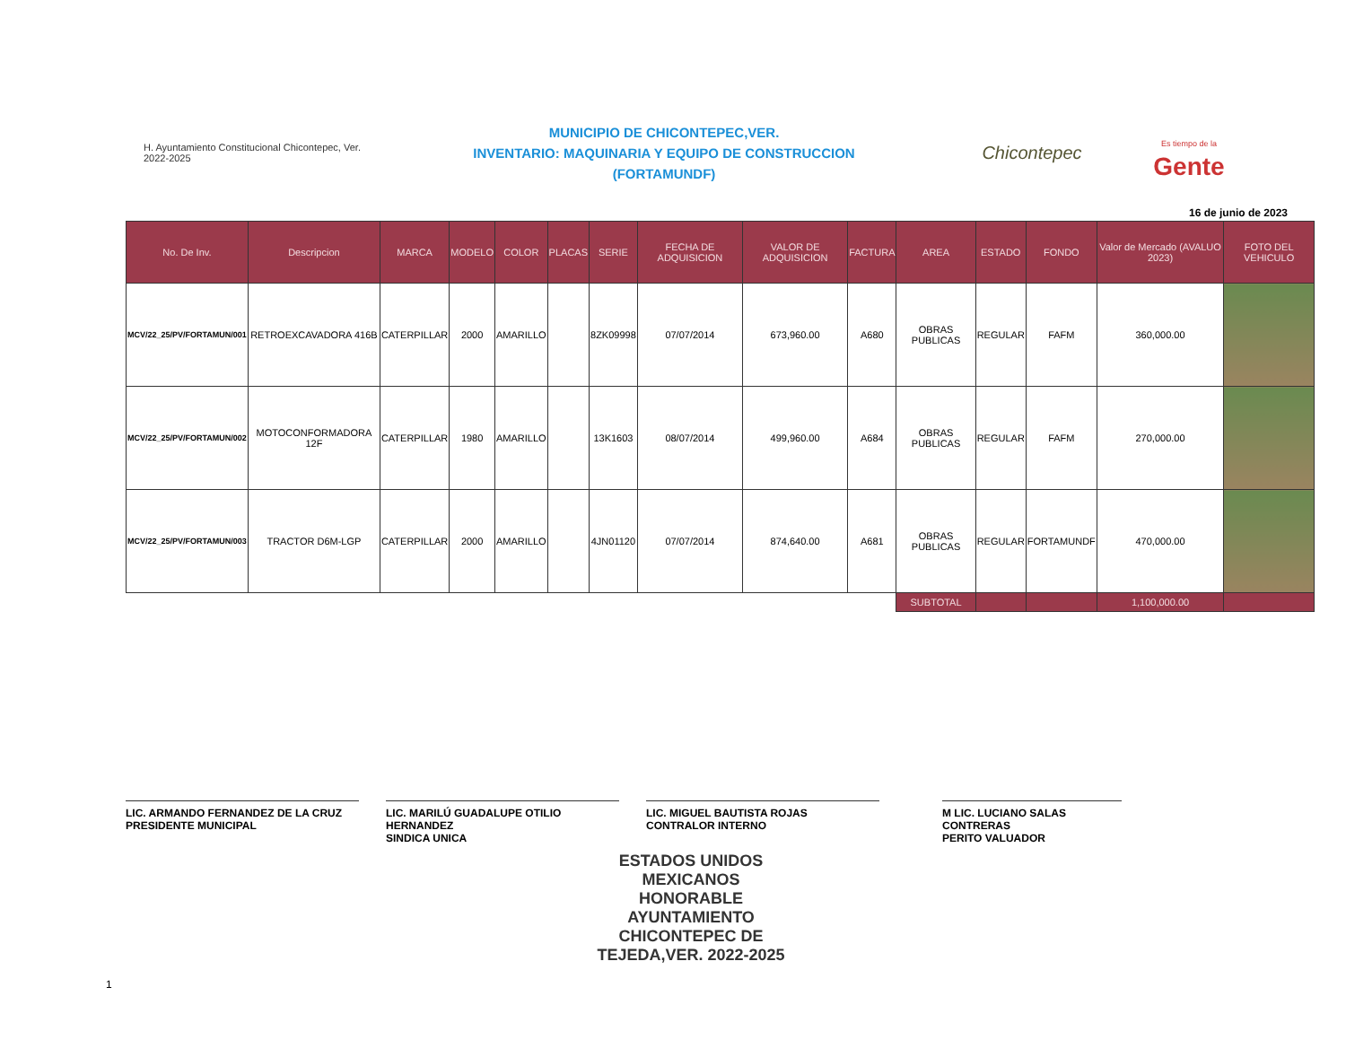H. Ayuntamiento Constitucional Chicontepec, Ver. 2022-2025
MUNICIPIO DE CHICONTEPEC,VER.
INVENTARIO: MAQUINARIA Y EQUIPO DE CONSTRUCCION
(FORTAMUNDF)
Chicontepec
Es tiempo de la
Gente
16 de junio de 2023
| No. De Inv. | Descripcion | MARCA | MODELO | COLOR | PLACAS | SERIE | FECHA DE ADQUISICION | VALOR DE ADQUISICION | FACTURA | AREA | ESTADO | FONDO | Valor de Mercado (AVALUO 2023) | FOTO DEL VEHICULO |
| --- | --- | --- | --- | --- | --- | --- | --- | --- | --- | --- | --- | --- | --- | --- |
| MCV/22_25/PV/FORTAMUN/001 | RETROEXCAVADORA 416B | CATERPILLAR | 2000 | AMARILLO | | 8ZK09998 | 07/07/2014 | 673,960.00 | A680 | OBRAS PUBLICAS | REGULAR | FAFM | 360,000.00 | |
| MCV/22_25/PV/FORTAMUN/002 | MOTOCONFORMADORA 12F | CATERPILLAR | 1980 | AMARILLO | | 13K1603 | 08/07/2014 | 499,960.00 | A684 | OBRAS PUBLICAS | REGULAR | FAFM | 270,000.00 | |
| MCV/22_25/PV/FORTAMUN/003 | TRACTOR D6M-LGP | CATERPILLAR | 2000 | AMARILLO | | 4JN01120 | 07/07/2014 | 874,640.00 | A681 | OBRAS PUBLICAS | REGULAR | FORTAMUNDF | 470,000.00 | |
| | | | | | | | | | | SUBTOTAL | | | 1,100,000.00 | |
LIC. ARMANDO FERNANDEZ DE LA CRUZ
PRESIDENTE MUNICIPAL
LIC. MARILÚ GUADALUPE OTILIO HERNANDEZ
SINDICA UNICA
LIC. MIGUEL BAUTISTA ROJAS
CONTRALOR INTERNO
M LIC. LUCIANO SALAS CONTRERAS
PERITO VALUADOR
ESTADOS UNIDOS MEXICANOS
HONORABLE AYUNTAMIENTO CHICONTEPEC DE TEJEDA,VER. 2022-2025
1